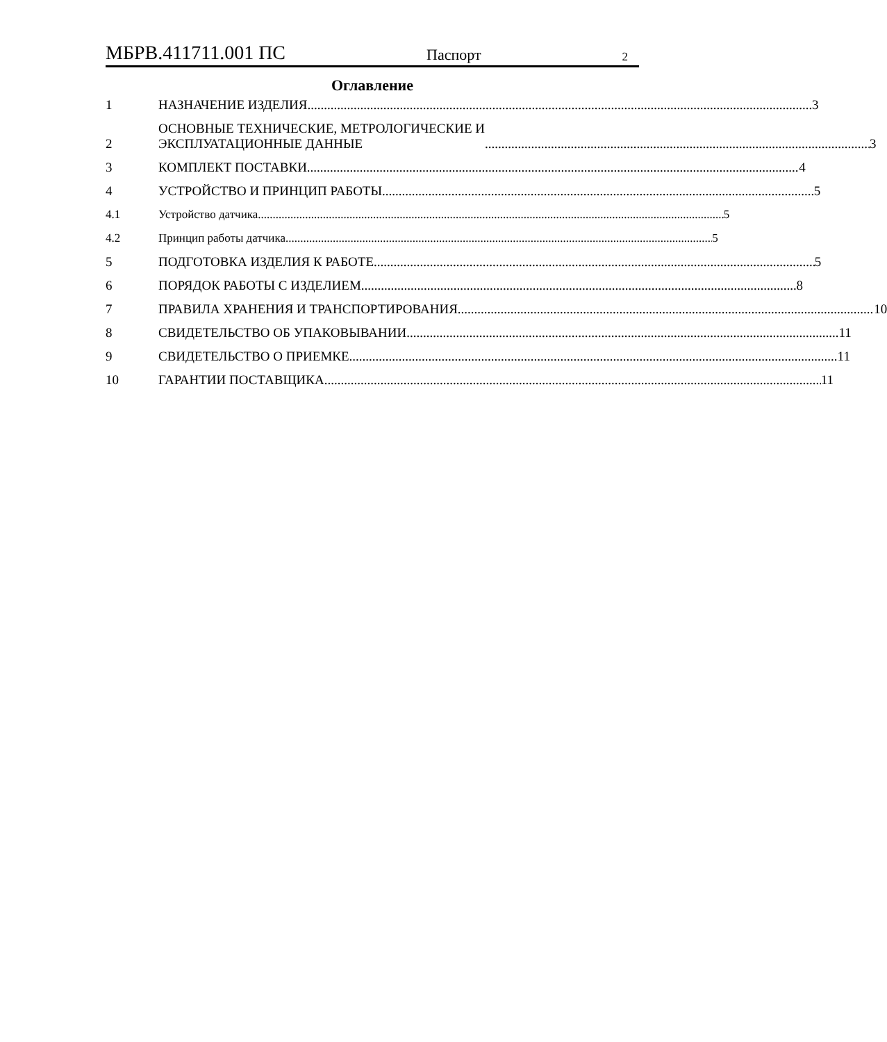МБРВ.411711.001 ПС Паспорт 2
Оглавление
1 НАЗНАЧЕНИЕ ИЗДЕЛИЯ 3
2 ОСНОВНЫЕ ТЕХНИЧЕСКИЕ, МЕТРОЛОГИЧЕСКИЕ И
ЭКСПЛУАТАЦИОННЫЕ ДАННЫЕ 3
3 КОМПЛЕКТ ПОСТАВКИ 4
4 УСТРОЙСТВО И ПРИНЦИП РАБОТЫ 5
4.1 Устройство датчика 5
4.2 Принцип работы датчика 5
5 ПОДГОТОВКА ИЗДЕЛИЯ К РАБОТЕ 5
6 ПОРЯДОК РАБОТЫ С ИЗДЕЛИЕМ 8
7 ПРАВИЛА ХРАНЕНИЯ И ТРАНСПОРТИРОВАНИЯ 10
8 СВИДЕТЕЛЬСТВО ОБ УПАКОВЫВАНИИ 11
9 СВИДЕТЕЛЬСТВО О ПРИЕМКЕ 11
10 ГАРАНТИИ ПОСТАВЩИКА 11